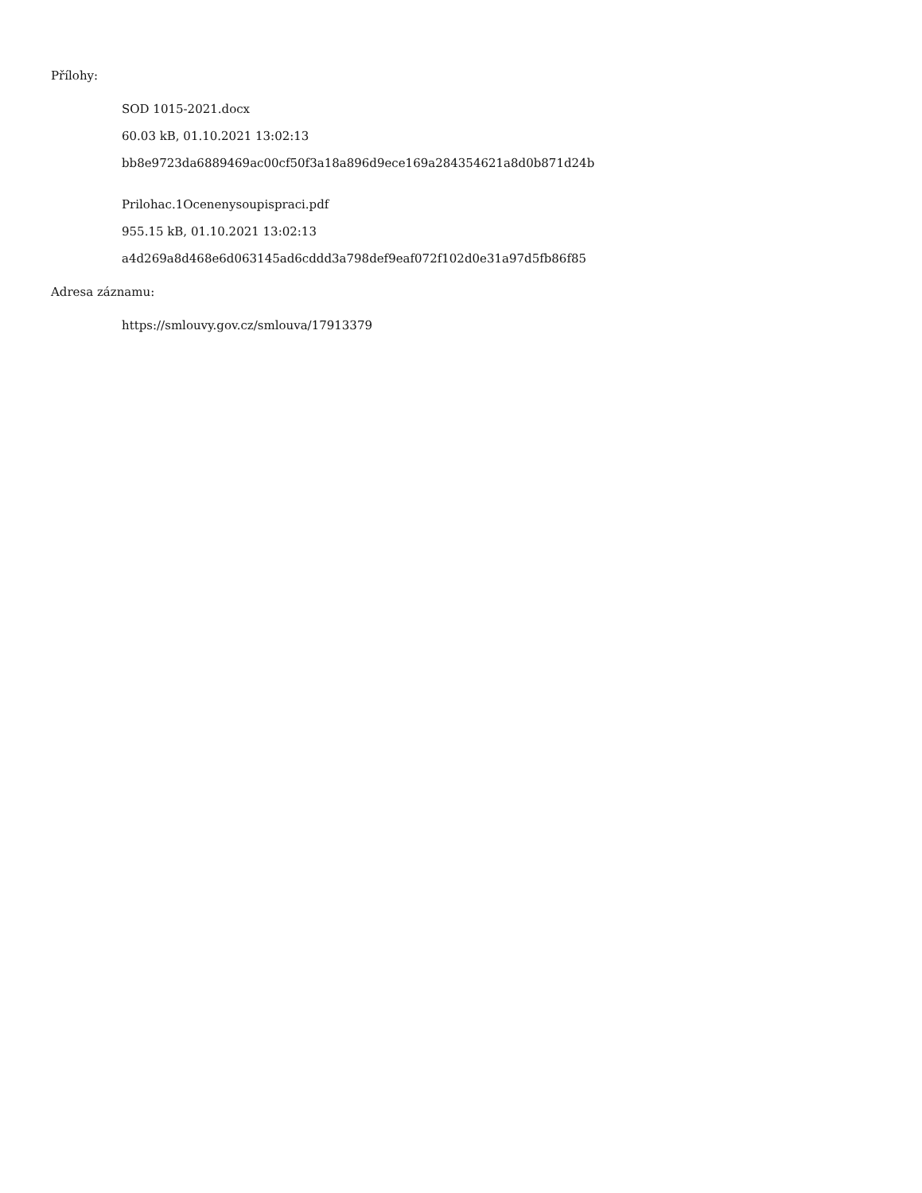Přílohy:
SOD 1015-2021.docx
60.03 kB, 01.10.2021 13:02:13
bb8e9723da6889469ac00cf50f3a18a896d9ece169a284354621a8d0b871d24b
Prilohac.1Ocenenysoupispraci.pdf
955.15 kB, 01.10.2021 13:02:13
a4d269a8d468e6d063145ad6cddd3a798def9eaf072f102d0e31a97d5fb86f85
Adresa záznamu:
https://smlouvy.gov.cz/smlouva/17913379